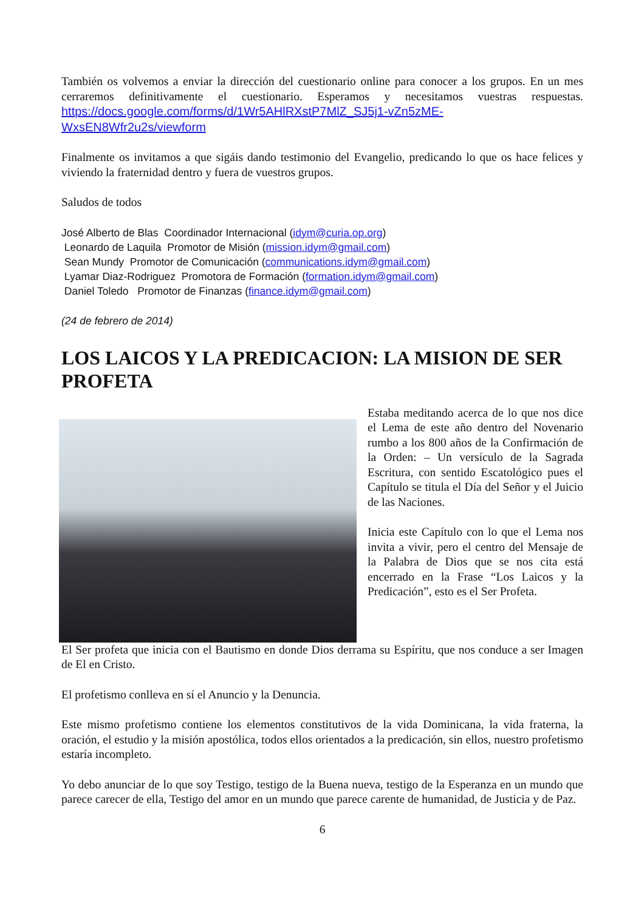También os volvemos a enviar la dirección del cuestionario online para conocer a los grupos. En un mes cerraremos definitivamente el cuestionario. Esperamos y necesitamos vuestras respuestas. https://docs.google.com/forms/d/1Wr5AHlRXstP7MlZ_SJ5j1-vZn5zME-WxsEN8Wfr2u2s/viewform
Finalmente os invitamos a que sigáis dando testimonio del Evangelio, predicando lo que os hace felices y viviendo la fraternidad dentro y fuera de vuestros grupos.
Saludos de todos
José Alberto de Blas Coordinador Internacional (idym@curia.op.org)
Leonardo de Laquila Promotor de Misión (mission.idym@gmail.com)
Sean Mundy Promotor de Comunicación (communications.idym@gmail.com)
Lyamar Diaz-Rodriguez Promotora de Formación (formation.idym@gmail.com)
Daniel Toledo Promotor de Finanzas (finance.idym@gmail.com)
(24 de febrero de 2014)
LOS LAICOS Y LA PREDICACION: LA MISION DE SER PROFETA
Estaba meditando acerca de lo que nos dice el Lema de este año dentro del Novenario rumbo a los 800 años de la Confirmación de la Orden: – Un versículo de la Sagrada Escritura, con sentido Escatológico pues el Capítulo se titula el Día del Señor y el Juicio de las Naciones.
Inicia este Capítulo con lo que el Lema nos invita a vivir, pero el centro del Mensaje de la Palabra de Dios que se nos cita está encerrado en la Frase “Los Laicos y la Predicación”, esto es el Ser Profeta.
El Ser profeta que inicia con el Bautismo en donde Dios derrama su Espíritu, que nos conduce a ser Imagen de El en Cristo.
El profetismo conlleva en sí el Anuncio y la Denuncia.
Este mismo profetismo contiene los elementos constitutivos de la vida Dominicana, la vida fraterna, la oración, el estudio y la misión apostólica, todos ellos orientados a la predicación, sin ellos, nuestro profetismo estaría incompleto.
Yo debo anunciar de lo que soy Testigo, testigo de la Buena nueva, testigo de la Esperanza en un mundo que parece carecer de ella, Testigo del amor en un mundo que parece carente de humanidad, de Justicia y de Paz.
6